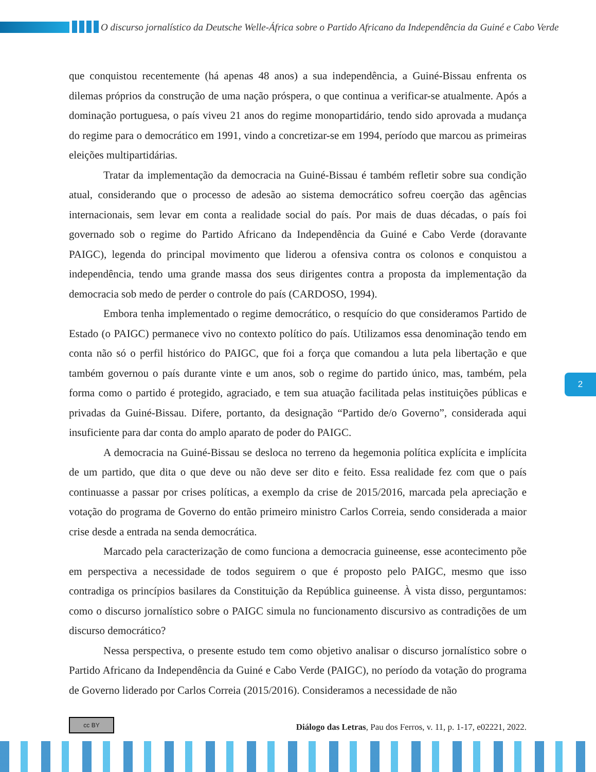O discurso jornalístico da Deutsche Welle-África sobre o Partido Africano da Independência da Guiné e Cabo Verde
que conquistou recentemente (há apenas 48 anos) a sua independência, a Guiné-Bissau enfrenta os dilemas próprios da construção de uma nação próspera, o que continua a verificar-se atualmente. Após a dominação portuguesa, o país viveu 21 anos do regime monopartidário, tendo sido aprovada a mudança do regime para o democrático em 1991, vindo a concretizar-se em 1994, período que marcou as primeiras eleições multipartidárias.
Tratar da implementação da democracia na Guiné-Bissau é também refletir sobre sua condição atual, considerando que o processo de adesão ao sistema democrático sofreu coerção das agências internacionais, sem levar em conta a realidade social do país. Por mais de duas décadas, o país foi governado sob o regime do Partido Africano da Independência da Guiné e Cabo Verde (doravante PAIGC), legenda do principal movimento que liderou a ofensiva contra os colonos e conquistou a independência, tendo uma grande massa dos seus dirigentes contra a proposta da implementação da democracia sob medo de perder o controle do país (CARDOSO, 1994).
Embora tenha implementado o regime democrático, o resquício do que consideramos Partido de Estado (o PAIGC) permanece vivo no contexto político do país. Utilizamos essa denominação tendo em conta não só o perfil histórico do PAIGC, que foi a força que comandou a luta pela libertação e que também governou o país durante vinte e um anos, sob o regime do partido único, mas, também, pela forma como o partido é protegido, agraciado, e tem sua atuação facilitada pelas instituições públicas e privadas da Guiné-Bissau. Difere, portanto, da designação “Partido de/o Governo”, considerada aqui insuficiente para dar conta do amplo aparato de poder do PAIGC.
A democracia na Guiné-Bissau se desloca no terreno da hegemonia política explícita e implícita de um partido, que dita o que deve ou não deve ser dito e feito. Essa realidade fez com que o país continuasse a passar por crises políticas, a exemplo da crise de 2015/2016, marcada pela apreciação e votação do programa de Governo do então primeiro ministro Carlos Correia, sendo considerada a maior crise desde a entrada na senda democrática.
Marcado pela caracterização de como funciona a democracia guineense, esse acontecimento põe em perspectiva a necessidade de todos seguirem o que é proposto pelo PAIGC, mesmo que isso contradiga os princípios basilares da Constituição da República guineense. À vista disso, perguntamos: como o discurso jornalístico sobre o PAIGC simula no funcionamento discursivo as contradições de um discurso democrático?
Nessa perspectiva, o presente estudo tem como objetivo analisar o discurso jornalístico sobre o Partido Africano da Independência da Guiné e Cabo Verde (PAIGC), no período da votação do programa de Governo liderado por Carlos Correia (2015/2016). Consideramos a necessidade de não
2
cc BY
Diálogo das Letras, Pau dos Ferros, v. 11, p. 1-17, e02221, 2022.